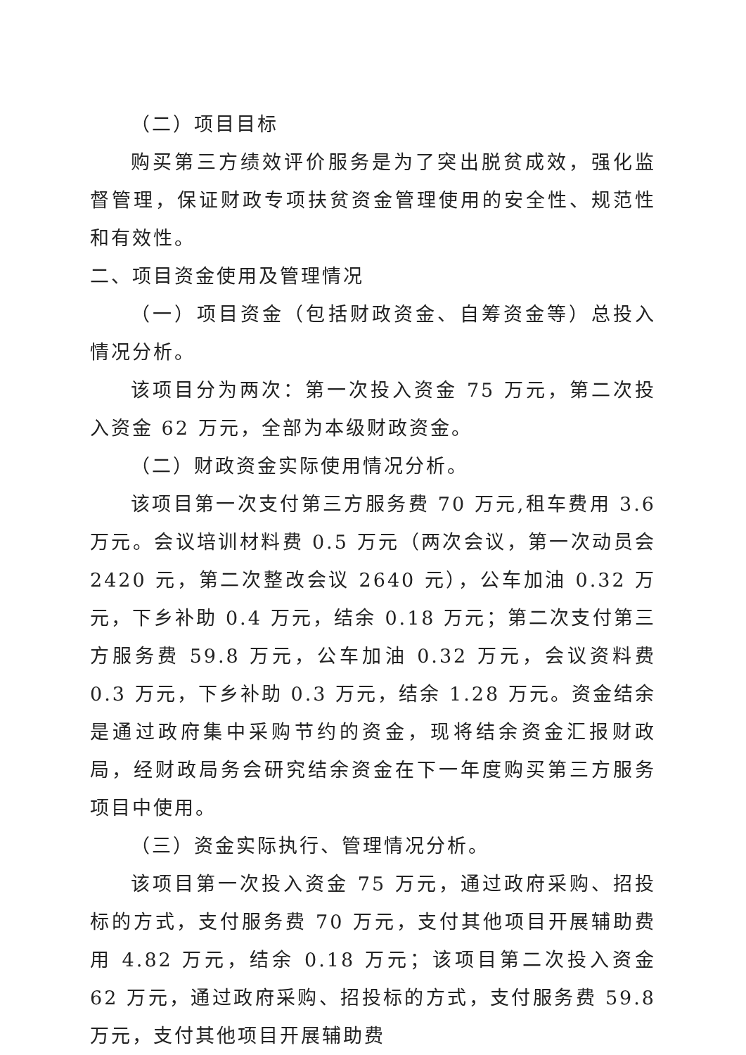（二）项目目标
购买第三方绩效评价服务是为了突出脱贫成效，强化监督管理，保证财政专项扶贫资金管理使用的安全性、规范性和有效性。
二、项目资金使用及管理情况
（一）项目资金（包括财政资金、自筹资金等）总投入情况分析。
该项目分为两次：第一次投入资金 75 万元，第二次投入资金 62 万元，全部为本级财政资金。
（二）财政资金实际使用情况分析。
该项目第一次支付第三方服务费 70 万元,租车费用 3.6 万元。会议培训材料费 0.5 万元（两次会议，第一次动员会 2420 元，第二次整改会议 2640 元），公车加油 0.32 万元，下乡补助 0.4 万元，结余 0.18 万元；第二次支付第三方服务费 59.8 万元，公车加油 0.32 万元，会议资料费 0.3 万元，下乡补助 0.3 万元，结余 1.28 万元。资金结余是通过政府集中采购节约的资金，现将结余资金汇报财政局，经财政局务会研究结余资金在下一年度购买第三方服务项目中使用。
（三）资金实际执行、管理情况分析。
该项目第一次投入资金 75 万元，通过政府采购、招投标的方式，支付服务费 70 万元，支付其他项目开展辅助费用 4.82 万元，结余 0.18 万元；该项目第二次投入资金 62 万元，通过政府采购、招投标的方式，支付服务费 59.8 万元，支付其他项目开展辅助费